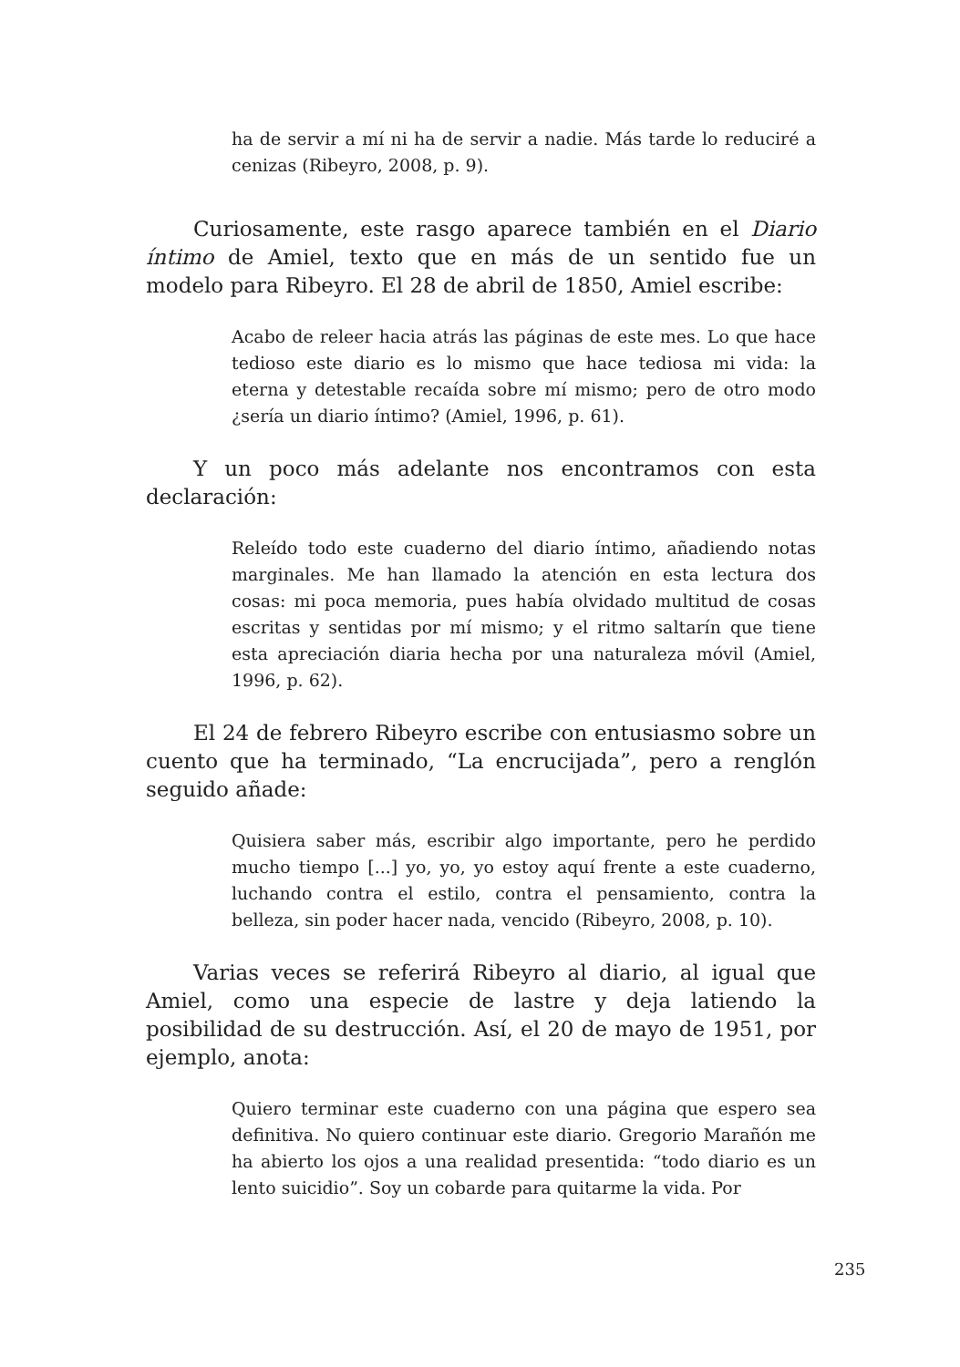ha de servir a mí ni ha de servir a nadie. Más tarde lo reduciré a cenizas (Ribeyro, 2008, p. 9).
Curiosamente, este rasgo aparece también en el Diario íntimo de Amiel, texto que en más de un sentido fue un modelo para Ribeyro. El 28 de abril de 1850, Amiel escribe:
Acabo de releer hacia atrás las páginas de este mes. Lo que hace tedioso este diario es lo mismo que hace tediosa mi vida: la eterna y detestable recaída sobre mí mismo; pero de otro modo ¿sería un diario íntimo? (Amiel, 1996, p. 61).
Y un poco más adelante nos encontramos con esta declaración:
Releído todo este cuaderno del diario íntimo, añadiendo notas marginales. Me han llamado la atención en esta lectura dos cosas: mi poca memoria, pues había olvidado multitud de cosas escritas y sentidas por mí mismo; y el ritmo saltarín que tiene esta apreciación diaria hecha por una naturaleza móvil (Amiel, 1996, p. 62).
El 24 de febrero Ribeyro escribe con entusiasmo sobre un cuento que ha terminado, “La encrucijada”, pero a renglón seguido añade:
Quisiera saber más, escribir algo importante, pero he perdido mucho tiempo [...] yo, yo, yo estoy aquí frente a este cuaderno, luchando contra el estilo, contra el pensamiento, contra la belleza, sin poder hacer nada, vencido (Ribeyro, 2008, p. 10).
Varias veces se referirá Ribeyro al diario, al igual que Amiel, como una especie de lastre y deja latiendo la posibilidad de su destrucción. Así, el 20 de mayo de 1951, por ejemplo, anota:
Quiero terminar este cuaderno con una página que espero sea definitiva. No quiero continuar este diario. Gregorio Marañón me ha abierto los ojos a una realidad presentida: “todo diario es un lento suicidio”. Soy un cobarde para quitarme la vida. Por
235